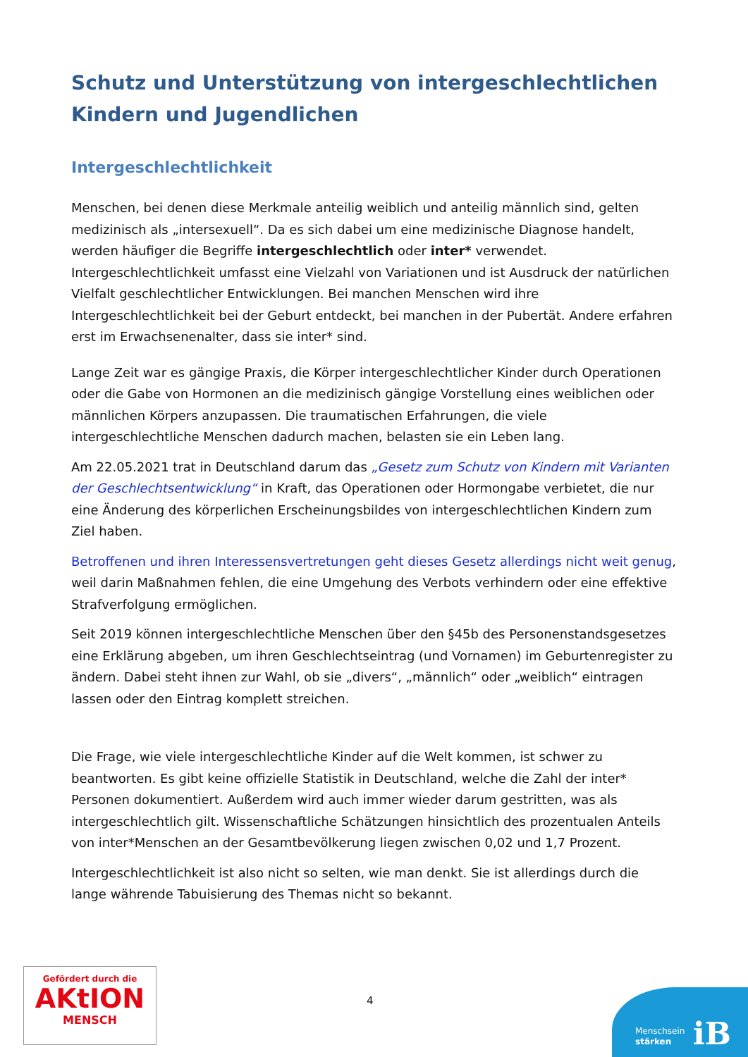Schutz und Unterstützung von intergeschlechtlichen Kindern und Jugendlichen
Intergeschlechtlichkeit
Menschen, bei denen diese Merkmale anteilig weiblich und anteilig männlich sind, gelten medizinisch als „intersexuell“. Da es sich dabei um eine medizinische Diagnose handelt, werden häufiger die Begriffe intergeschlechtlich oder inter* verwendet. Intergeschlechtlichkeit umfasst eine Vielzahl von Variationen und ist Ausdruck der natürlichen Vielfalt geschlechtlicher Entwicklungen. Bei manchen Menschen wird ihre Intergeschlechtlichkeit bei der Geburt entdeckt, bei manchen in der Pubertät. Andere erfahren erst im Erwachsenenalter, dass sie inter* sind.
Lange Zeit war es gängige Praxis, die Körper intergeschlechtlicher Kinder durch Operationen oder die Gabe von Hormonen an die medizinisch gängige Vorstellung eines weiblichen oder männlichen Körpers anzupassen. Die traumatischen Erfahrungen, die viele intergeschlechtliche Menschen dadurch machen, belasten sie ein Leben lang.
Am 22.05.2021 trat in Deutschland darum das „Gesetz zum Schutz von Kindern mit Varianten der Geschlechtsentwicklung“ in Kraft, das Operationen oder Hormongabe verbietet, die nur eine Änderung des körperlichen Erscheinungsbildes von intergeschlechtlichen Kindern zum Ziel haben.
Betroffenen und ihren Interessensvertretungen geht dieses Gesetz allerdings nicht weit genug, weil darin Maßnahmen fehlen, die eine Umgehung des Verbots verhindern oder eine effektive Strafverfolgung ermöglichen.
Seit 2019 können intergeschlechtliche Menschen über den §45b des Personenstandsgesetzes eine Erklärung abgeben, um ihren Geschlechtseintrag (und Vornamen) im Geburtenregister zu ändern. Dabei steht ihnen zur Wahl, ob sie „divers“, „männlich“ oder „weiblich“ eintragen lassen oder den Eintrag komplett streichen.
Die Frage, wie viele intergeschlechtliche Kinder auf die Welt kommen, ist schwer zu beantworten. Es gibt keine offizielle Statistik in Deutschland, welche die Zahl der inter* Personen dokumentiert. Außerdem wird auch immer wieder darum gestritten, was als intergeschlechtlich gilt. Wissenschaftliche Schätzungen hinsichtlich des prozentualen Anteils von inter*Menschen an der Gesamtbevölkerung liegen zwischen 0,02 und 1,7 Prozent.
Intergeschlechtlichkeit ist also nicht so selten, wie man denkt. Sie ist allerdings durch die lange währende Tabuisierung des Themas nicht so bekannt.
Gefördert durch die
AKtION
MENSCH
4
Menschsein
stärken
iB